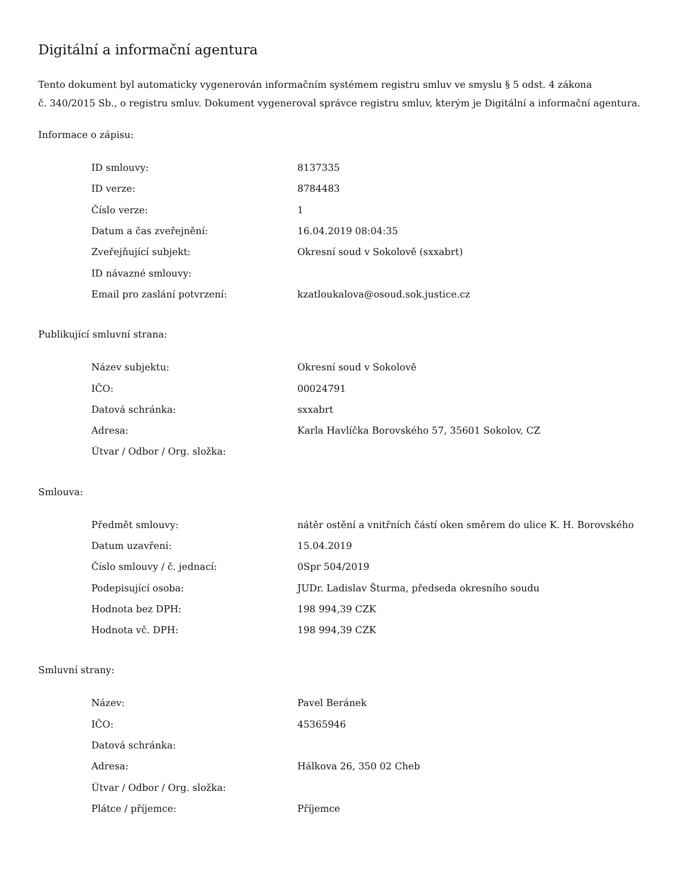Digitální a informační agentura
Tento dokument byl automaticky vygenerován informačním systémem registru smluv ve smyslu § 5 odst. 4 zákona
č. 340/2015 Sb., o registru smluv. Dokument vygeneroval správce registru smluv, kterým je Digitální a informační agentura.
Informace o zápisu:
| ID smlouvy: | 8137335 |
| ID verze: | 8784483 |
| Číslo verze: | 1 |
| Datum a čas zveřejnění: | 16.04.2019 08:04:35 |
| Zveřejňující subjekt: | Okresní soud v Sokolově (sxxabrt) |
| ID návazné smlouvy: | |
| Email pro zaslání potvrzení: | kzatloukalova@osoud.sok.justice.cz |
Publikující smluvní strana:
| Název subjektu: | Okresní soud v Sokolově |
| IČO: | 00024791 |
| Datová schránka: | sxxabrt |
| Adresa: | Karla Havlíčka Borovského 57, 35601 Sokolov, CZ |
| Útvar / Odbor / Org. složka: | |
Smlouva:
| Předmět smlouvy: | nátěr ostění a vnitřních částí oken směrem do ulice K. H. Borovského |
| Datum uzavření: | 15.04.2019 |
| Číslo smlouvy / č. jednací: | 0Spr 504/2019 |
| Podepisující osoba: | JUDr. Ladislav Šturma, předseda okresního soudu |
| Hodnota bez DPH: | 198 994,39 CZK |
| Hodnota vč. DPH: | 198 994,39 CZK |
Smluvní strany:
| Název: | Pavel Beránek |
| IČO: | 45365946 |
| Datová schránka: | |
| Adresa: | Hálkova 26, 350 02 Cheb |
| Útvar / Odbor / Org. složka: | |
| Plátce / příjemce: | Příjemce |